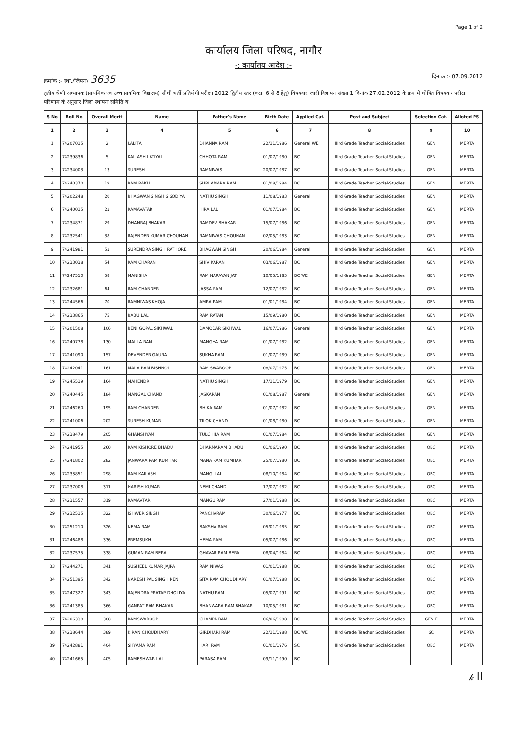Page 1 of 2
कार्यालय जिला परिषद, नागौर
-: कार्यालय आदेश :-
क्रमांक :- स्था./जिपना/ 3635 दिनांक :- 07.09.2012
तृतीय श्रेणी अध्यापक (प्राथमिक एवं उच्च प्राथमिक विद्यालय) सीधी भर्ती प्रतियोगी परीक्षा 2012 द्वितीय स्तर (कक्षा 6 से 8 हेतु) विषयवार जारी विज्ञापन संख्या 1 दिनांक 27.02.2012 के क्रम में घोषित विषयवार परीक्षा परिणाम के अनुसार जिला स्थापना समिति ब
| S No | Roll No | Overall Merit | Name | Father's Name | Birth Date | Applied Cat. | Post and Subject | Selection Cat. | Alloted PS |
| --- | --- | --- | --- | --- | --- | --- | --- | --- | --- |
| 1 | 2 | 3 | 4 | 5 | 6 | 7 | 8 | 9 | 10 |
| 1 | 74207015 | 2 | LALITA | DHANNA RAM | 22/11/1986 | General WE | IIIrd Grade Teacher Social-Studies | GEN | MERTA |
| 2 | 74239836 | 5 | KAILASH LATIYAL | CHHOTA RAM | 01/07/1980 | BC | IIIrd Grade Teacher Social-Studies | GEN | MERTA |
| 3 | 74234003 | 13 | SURESH | RAMNIWAS | 20/07/1987 | BC | IIIrd Grade Teacher Social-Studies | GEN | MERTA |
| 4 | 74240370 | 19 | RAM RAKH | SHRI AMARA RAM | 01/08/1984 | BC | IIIrd Grade Teacher Social-Studies | GEN | MERTA |
| 5 | 74202248 | 20 | BHAGWAN SINGH SISODIYA | NATHU SINGH | 11/08/1983 | General | IIIrd Grade Teacher Social-Studies | GEN | MERTA |
| 6 | 74240015 | 23 | RAMAVATAR | HIRA LAL | 01/07/1984 | BC | IIIrd Grade Teacher Social-Studies | GEN | MERTA |
| 7 | 74234871 | 29 | DHANRAJ BHAKAR | RAMDEV BHAKAR | 15/07/1986 | BC | IIIrd Grade Teacher Social-Studies | GEN | MERTA |
| 8 | 74232541 | 38 | RAJENDER KUMAR CHOUHAN | RAMNIWAS CHOUHAN | 02/05/1983 | BC | IIIrd Grade Teacher Social-Studies | GEN | MERTA |
| 9 | 74241981 | 53 | SURENDRA SINGH RATHORE | BHAGWAN SINGH | 20/06/1984 | General | IIIrd Grade Teacher Social-Studies | GEN | MERTA |
| 10 | 74233038 | 54 | RAM CHARAN | SHIV KARAN | 03/06/1987 | BC | IIIrd Grade Teacher Social-Studies | GEN | MERTA |
| 11 | 74247510 | 58 | MANISHA | RAM NARAYAN JAT | 10/05/1985 | BC WE | IIIrd Grade Teacher Social-Studies | GEN | MERTA |
| 12 | 74232681 | 64 | RAM CHANDER | JASSA RAM | 12/07/1982 | BC | IIIrd Grade Teacher Social-Studies | GEN | MERTA |
| 13 | 74244566 | 70 | RAMNIWAS KHOJA | AMRA RAM | 01/01/1984 | BC | IIIrd Grade Teacher Social-Studies | GEN | MERTA |
| 14 | 74233865 | 75 | BABU LAL | RAM RATAN | 15/09/1980 | BC | IIIrd Grade Teacher Social-Studies | GEN | MERTA |
| 15 | 74201508 | 106 | BENI GOPAL SIKHWAL | DAMODAR SIKHWAL | 16/07/1986 | General | IIIrd Grade Teacher Social-Studies | GEN | MERTA |
| 16 | 74240778 | 130 | MALLA RAM | MANGHA RAM | 01/07/1982 | BC | IIIrd Grade Teacher Social-Studies | GEN | MERTA |
| 17 | 74241090 | 157 | DEVENDER GAURA | SUKHA RAM | 01/07/1989 | BC | IIIrd Grade Teacher Social-Studies | GEN | MERTA |
| 18 | 74242041 | 161 | MALA RAM BISHNOI | RAM SWAROOP | 08/07/1975 | BC | IIIrd Grade Teacher Social-Studies | GEN | MERTA |
| 19 | 74245519 | 164 | MAHENDR | NATHU SINGH | 17/11/1979 | BC | IIIrd Grade Teacher Social-Studies | GEN | MERTA |
| 20 | 74240445 | 184 | MANGAL CHAND | JASKARAN | 01/08/1987 | General | IIIrd Grade Teacher Social-Studies | GEN | MERTA |
| 21 | 74246260 | 195 | RAM CHANDER | BHIKA RAM | 01/07/1982 | BC | IIIrd Grade Teacher Social-Studies | GEN | MERTA |
| 22 | 74241006 | 202 | SURESH KUMAR | TILOK CHAND | 01/08/1980 | BC | IIIrd Grade Teacher Social-Studies | GEN | MERTA |
| 23 | 74238479 | 205 | GHANSHYAM | TULCHHA RAM | 01/07/1984 | BC | IIIrd Grade Teacher Social-Studies | GEN | MERTA |
| 24 | 74241955 | 260 | RAM KISHORE BHADU | DHARMARAM BHADU | 01/06/1990 | BC | IIIrd Grade Teacher Social-Studies | OBC | MERTA |
| 25 | 74241802 | 282 | JANWARA RAM KUMHAR | MANA RAM KUMHAR | 25/07/1980 | BC | IIIrd Grade Teacher Social-Studies | OBC | MERTA |
| 26 | 74233851 | 298 | RAM KAILASH | MANGI LAL | 08/10/1984 | BC | IIIrd Grade Teacher Social-Studies | OBC | MERTA |
| 27 | 74237008 | 311 | HARISH KUMAR | NEMI CHAND | 17/07/1982 | BC | IIIrd Grade Teacher Social-Studies | OBC | MERTA |
| 28 | 74231557 | 319 | RAMAVTAR | MANGU RAM | 27/01/1988 | BC | IIIrd Grade Teacher Social-Studies | OBC | MERTA |
| 29 | 74232515 | 322 | ISHWER SINGH | PANCHARAM | 30/06/1977 | BC | IIIrd Grade Teacher Social-Studies | OBC | MERTA |
| 30 | 74251210 | 326 | NEMA RAM | BAKSHA RAM | 05/01/1985 | BC | IIIrd Grade Teacher Social-Studies | OBC | MERTA |
| 31 | 74246488 | 336 | PREMSUKH | HEMA RAM | 05/07/1986 | BC | IIIrd Grade Teacher Social-Studies | OBC | MERTA |
| 32 | 74237575 | 338 | GUMAN RAM BERA | GHAVAR RAM BERA | 08/04/1984 | BC | IIIrd Grade Teacher Social-Studies | OBC | MERTA |
| 33 | 74244271 | 341 | SUSHEEL KUMAR JAJRA | RAM NIWAS | 01/01/1988 | BC | IIIrd Grade Teacher Social-Studies | OBC | MERTA |
| 34 | 74251395 | 342 | NARESH PAL SINGH NEN | SITA RAM CHOUDHARY | 01/07/1988 | BC | IIIrd Grade Teacher Social-Studies | OBC | MERTA |
| 35 | 74247327 | 343 | RAJENDRA PRATAP DHOLIYA | NATHU RAM | 05/07/1991 | BC | IIIrd Grade Teacher Social-Studies | OBC | MERTA |
| 36 | 74241385 | 366 | GANPAT RAM BHAKAR | BHANWARA RAM BHAKAR | 10/05/1981 | BC | IIIrd Grade Teacher Social-Studies | OBC | MERTA |
| 37 | 74206338 | 388 | RAMSWAROOP | CHAMPA RAM | 06/06/1988 | BC | IIIrd Grade Teacher Social-Studies | GEN-F | MERTA |
| 38 | 74238644 | 389 | KIRAN CHOUDHARY | GIRDHARI RAM | 22/11/1988 | BC WE | IIIrd Grade Teacher Social-Studies | SC | MERTA |
| 39 | 74242881 | 404 | SHYAMA RAM | HARI RAM | 01/01/1976 | SC | IIIrd Grade Teacher Social-Studies | OBC | MERTA |
| 40 | 74241665 | 405 | RAMESHWAR LAL | PARASA RAM | 09/11/1990 | BC | | | |
𝓀 ll